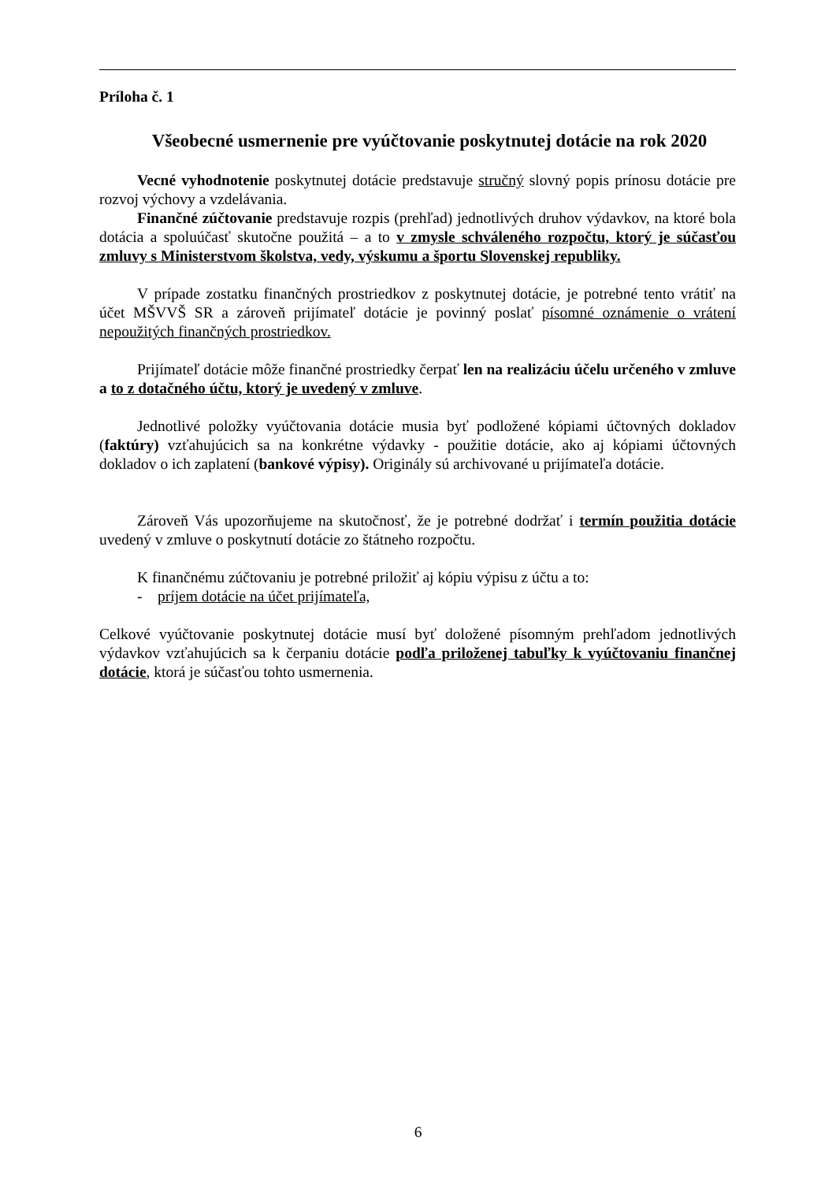Príloha č. 1
Všeobecné usmernenie pre vyúčtovanie poskytnutej dotácie na rok 2020
Vecné vyhodnotenie poskytnutej dotácie predstavuje stručný slovný popis prínosu dotácie pre rozvoj výchovy a vzdelávania.
Finančné zúčtovanie predstavuje rozpis (prehľad) jednotlivých druhov výdavkov, na ktoré bola dotácia a spoluúčasť skutočne použitá – a to v zmysle schváleného rozpočtu, ktorý je súčasťou zmluvy s Ministerstvom školstva, vedy, výskumu a športu Slovenskej republiky.
V prípade zostatku finančných prostriedkov z poskytnutej dotácie, je potrebné tento vrátiť na účet MŠVVŠ SR a zároveň prijímateľ dotácie je povinný poslať písomné oznámenie o vrátení nepoužitých finančných prostriedkov.
Prijímateľ dotácie môže finančné prostriedky čerpať len na realizáciu účelu určeného v zmluve a to z dotačného účtu, ktorý je uvedený v zmluve.
Jednotlivé položky vyúčtovania dotácie musia byť podložené kópiami účtovných dokladov (faktúry) vzťahujúcich sa na konkrétne výdavky - použitie dotácie, ako aj kópiami účtovných dokladov o ich zaplatení (bankové výpisy). Originály sú archivované u prijímateľa dotácie.
Zároveň Vás upozorňujeme na skutočnosť, že je potrebné dodržať i termín použitia dotácie uvedený v zmluve o poskytnutí dotácie zo štátneho rozpočtu.
K finančnému zúčtovaniu je potrebné priložiť aj kópiu výpisu z účtu a to:
- príjem dotácie na účet prijímateľa,
Celkové vyúčtovanie poskytnutej dotácie musí byť doložené písomným prehľadom jednotlivých výdavkov vzťahujúcich sa k čerpaniu dotácie podľa priloženej tabuľky k vyúčtovaniu finančnej dotácie, ktorá je súčasťou tohto usmernenia.
6